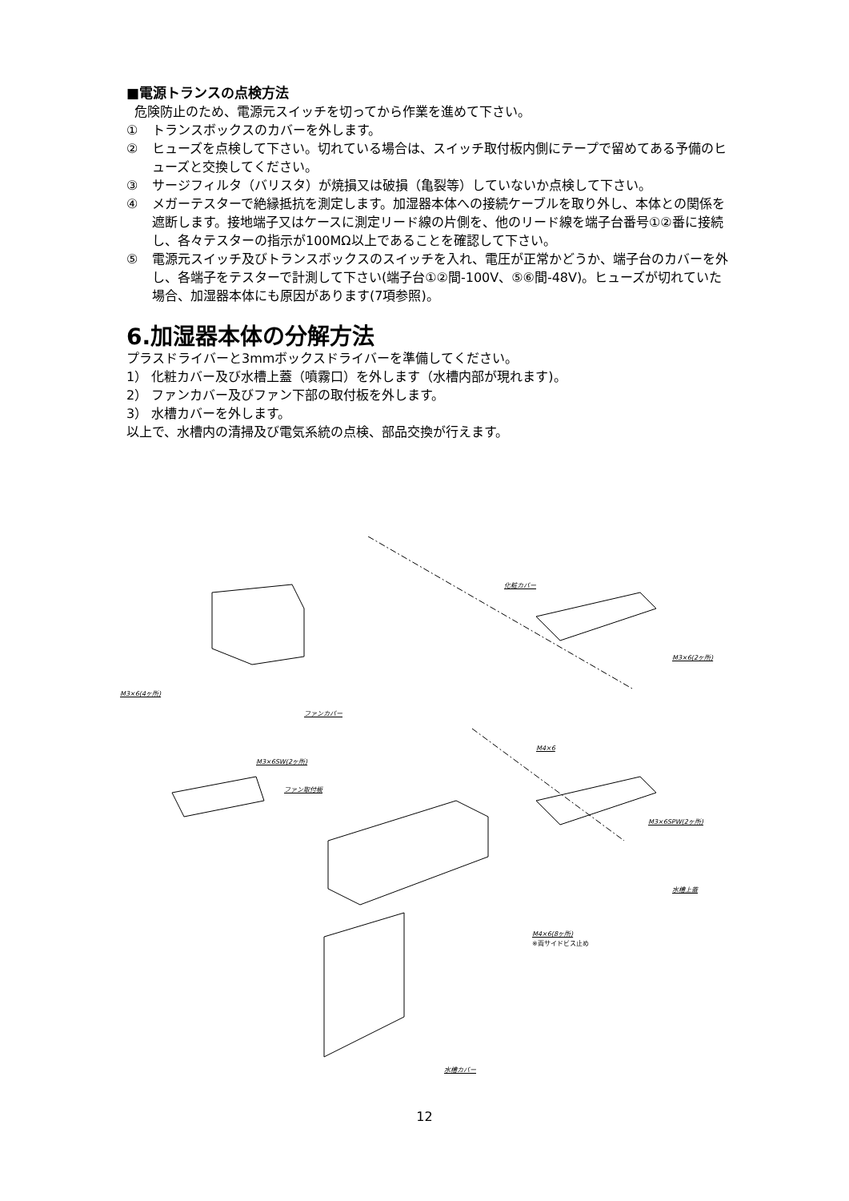■電源トランスの点検方法
危険防止のため、電源元スイッチを切ってから作業を進めて下さい。
① トランスボックスのカバーを外します。
② ヒューズを点検して下さい。切れている場合は、スイッチ取付板内側にテープで留めてある予備のヒューズと交換してください。
③ サージフィルタ（バリスタ）が焼損又は破損（亀裂等）していないか点検して下さい。
④ メガーテスターで絶縁抵抗を測定します。加湿器本体への接続ケーブルを取り外し、本体との関係を遮断します。接地端子又はケースに測定リード線の片側を、他のリード線を端子台番号①②番に接続し、各々テスターの指示が100MΩ以上であることを確認して下さい。
⑤ 電源元スイッチ及びトランスボックスのスイッチを入れ、電圧が正常かどうか、端子台のカバーを外し、各端子をテスターで計測して下さい(端子台①②間-100V、⑤⑥間-48V)。ヒューズが切れていた場合、加湿器本体にも原因があります(7項参照)。
6.加湿器本体の分解方法
プラスドライバーと3mmボックスドライバーを準備してください。
1） 化粧カバー及び水槽上蓋（噴霧口）を外します（水槽内部が現れます)。
2） ファンカバー及びファン下部の取付板を外します。
3） 水槽カバーを外します。
以上で、水槽内の清掃及び電気系統の点検、部品交換が行えます。
化粧カバー
M3×6(2ヶ所)
M3×6(4ヶ所)
ファンカバー
M4×6
M3×6SW(2ヶ所)
ファン取付板
M3×6SPW(2ヶ所)
水槽上蓋
M4×6(8ヶ所)
※両サイドビス止め
水槽カバー
12